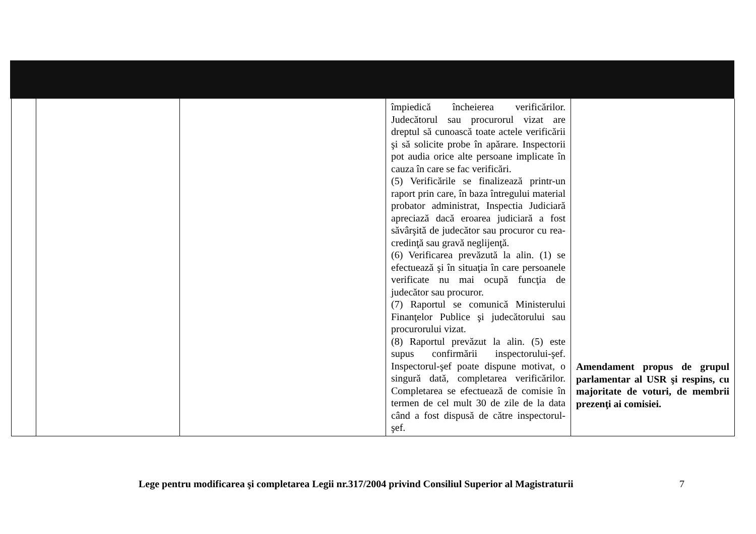| | | | împiedică încheierea verificărilor. Judecătorul sau procurorul vizat are dreptul să cunoască toate actele verificării şi să solicite probe în apărare. Inspectorii pot audia orice alte persoane implicate în cauza în care se fac verificări. (5) Verificările se finalizează printr-un raport prin care, în baza întregului material probator administrat, Inspectia Judiciară apreciază dacă eroarea judiciară a fost săvârşită de judecător sau procuror cu rea-credinţă sau gravă neglijenţă. (6) Verificarea prevăzută la alin. (1) se efectuează şi în situaţia în care persoanele verificate nu mai ocupă funcţia de judecător sau procuror. (7) Raportul se comunică Ministerului Finanţelor Publice şi judecătorului sau procurorului vizat. (8) Raportul prevăzut la alin. (5) este supus confirmării inspectorului-şef. Inspectorul-şef poate dispune motivat, o singură dată, completarea verificărilor. Completarea se efectuează de comisie în termen de cel mult 30 de zile de la data când a fost dispusă de către inspectorul-şef. | Amendament propus de grupul parlamentar al USR şi respins, cu majoritate de voturi, de membrii prezenţi ai comisiei. |
Lege pentru modificarea şi completarea Legii nr.317/2004 privind Consiliul Superior al Magistraturii
7